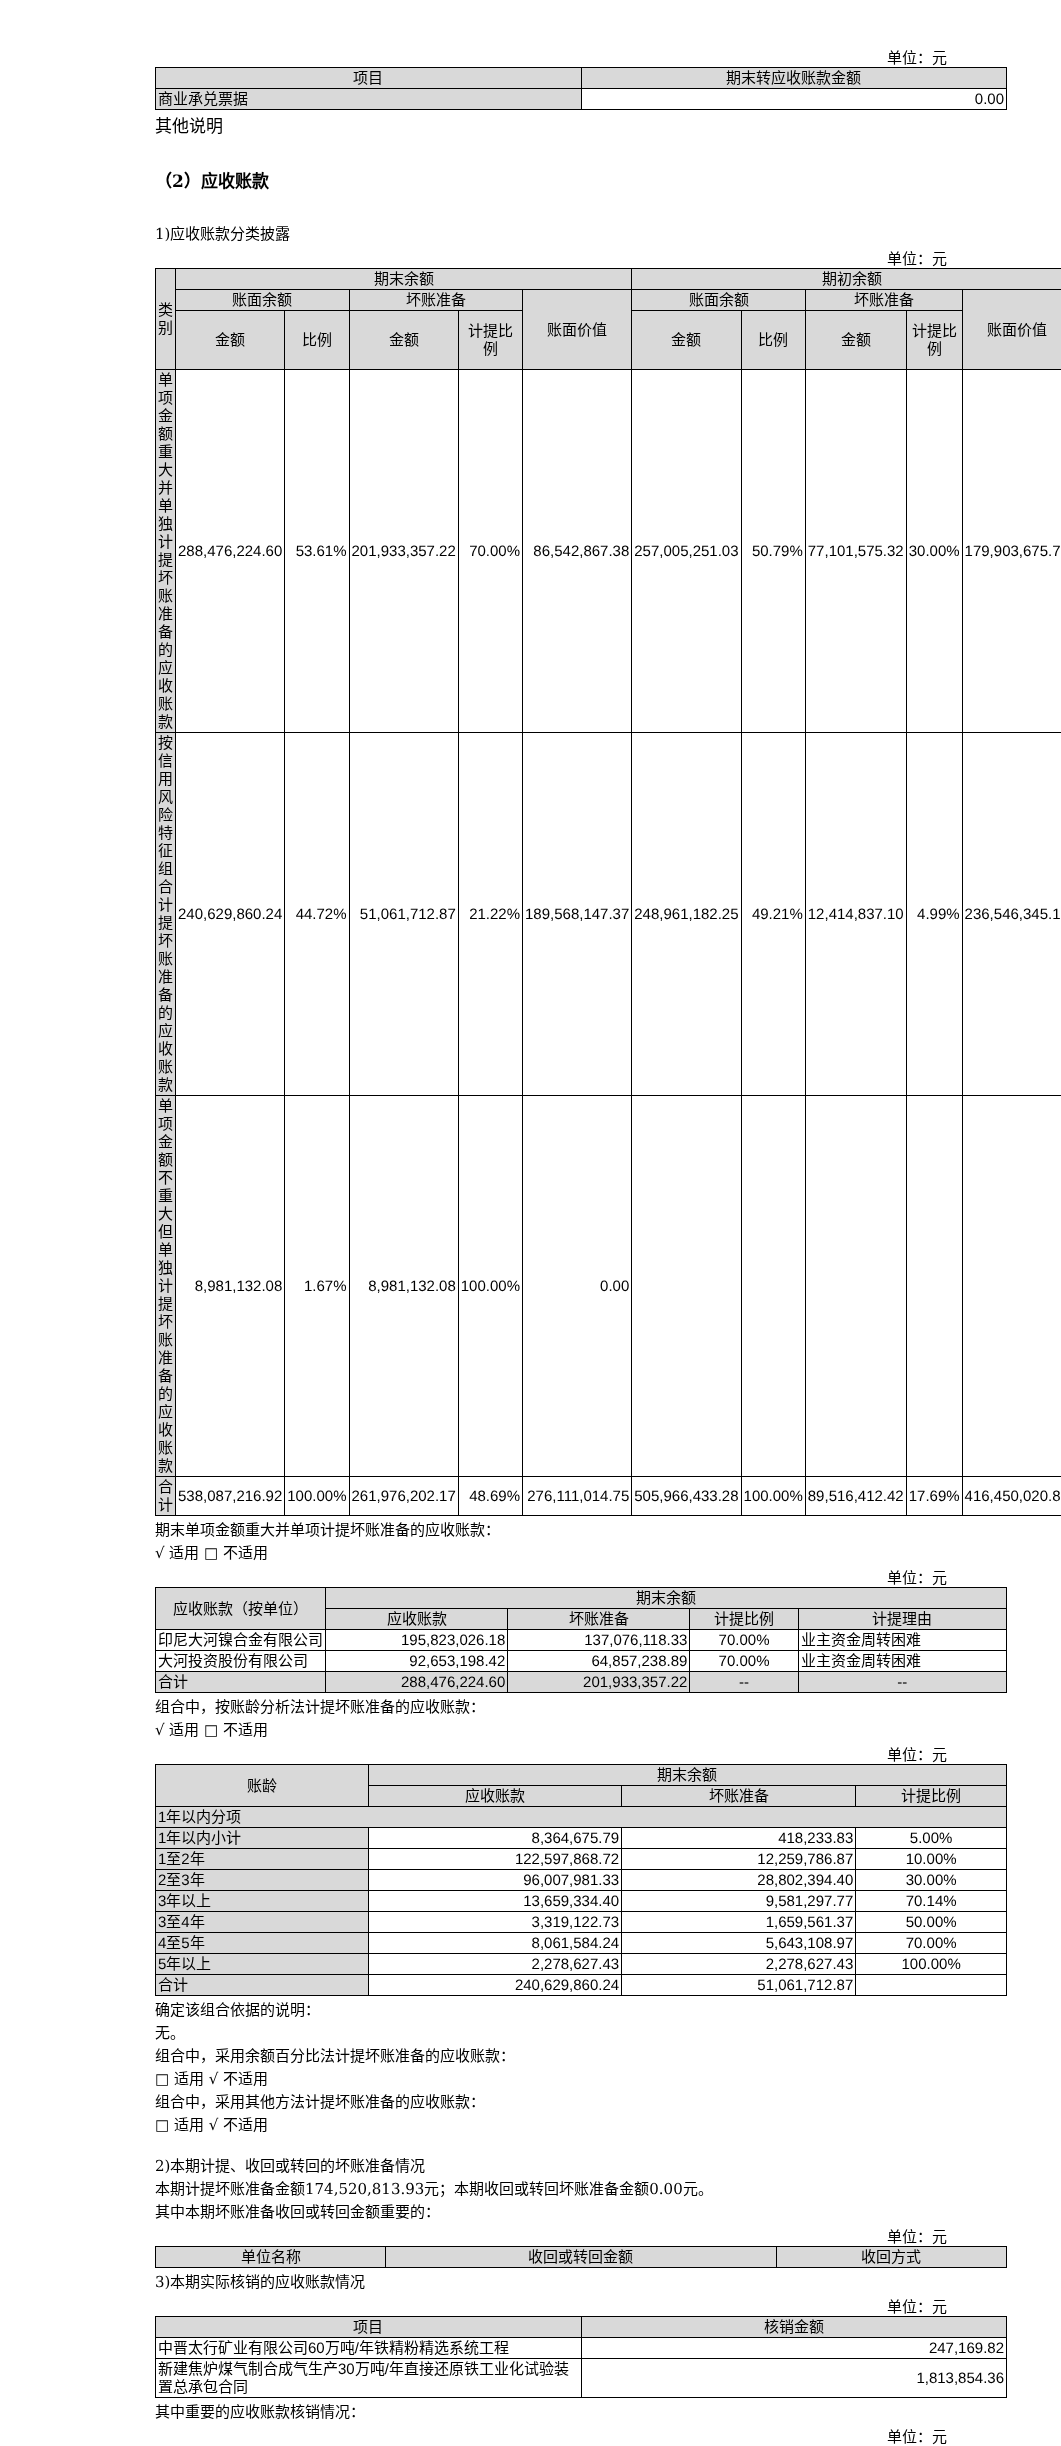单位：元
| 项目 | 期末转应收账款金额 |
| --- | --- |
| 商业承兑票据 | 0.00 |
其他说明
（2）应收账款
1)应收账款分类披露
单位：元
| 类别 | 期末余额 | | | | | 期初余额 | | | | |
| --- | --- | --- | --- | --- | --- | --- | --- | --- | --- | --- |
| | 账面余额 | | 坏账准备 | | 账面价值 | 账面余额 | | 坏账准备 | | 账面价值 |
| | 金额 | 比例 | 金额 | 计提比例 | | 金额 | 比例 | 金额 | 计提比例 | |
| 单项金额重大并单独计提坏账准备的应收账款 | 288,476,224.60 | 53.61% | 201,933,357.22 | 70.00% | 86,542,867.38 | 257,005,251.03 | 50.79% | 77,101,575.32 | 30.00% | 179,903,675.71 |
| 按信用风险特征组合计提坏账准备的应收账款 | 240,629,860.24 | 44.72% | 51,061,712.87 | 21.22% | 189,568,147.37 | 248,961,182.25 | 49.21% | 12,414,837.10 | 4.99% | 236,546,345.15 |
| 单项金额不重大但单独计提坏账准备的应收账款 | 8,981,132.08 | 1.67% | 8,981,132.08 | 100.00% | 0.00 | | | | | |
| 合计 | 538,087,216.92 | 100.00% | 261,976,202.17 | 48.69% | 276,111,014.75 | 505,966,433.28 | 100.00% | 89,516,412.42 | 17.69% | 416,450,020.86 |
期末单项金额重大并单项计提坏账准备的应收账款：
√ 适用 □ 不适用
单位：元
| 应收账款（按单位） | 期末余额 | | | |
| --- | --- | --- | --- | --- |
| | 应收账款 | 坏账准备 | 计提比例 | 计提理由 |
| 印尼大河镍合金有限公司 | 195,823,026.18 | 137,076,118.33 | 70.00% | 业主资金周转困难 |
| 大河投资股份有限公司 | 92,653,198.42 | 64,857,238.89 | 70.00% | 业主资金周转困难 |
| 合计 | 288,476,224.60 | 201,933,357.22 | -- | -- |
组合中，按账龄分析法计提坏账准备的应收账款：
√ 适用 □ 不适用
单位：元
| 账龄 | 期末余额 | | |
| --- | --- | --- | --- |
| | 应收账款 | 坏账准备 | 计提比例 |
| 1年以内分项 | | | |
| 1年以内小计 | 8,364,675.79 | 418,233.83 | 5.00% |
| 1至2年 | 122,597,868.72 | 12,259,786.87 | 10.00% |
| 2至3年 | 96,007,981.33 | 28,802,394.40 | 30.00% |
| 3年以上 | 13,659,334.40 | 9,581,297.77 | 70.14% |
| 3至4年 | 3,319,122.73 | 1,659,561.37 | 50.00% |
| 4至5年 | 8,061,584.24 | 5,643,108.97 | 70.00% |
| 5年以上 | 2,278,627.43 | 2,278,627.43 | 100.00% |
| 合计 | 240,629,860.24 | 51,061,712.87 | |
确定该组合依据的说明：
无。
组合中，采用余额百分比法计提坏账准备的应收账款：
□ 适用 √ 不适用
组合中，采用其他方法计提坏账准备的应收账款：
□ 适用 √ 不适用
2)本期计提、收回或转回的坏账准备情况
本期计提坏账准备金额174,520,813.93元；本期收回或转回坏账准备金额0.00元。
其中本期坏账准备收回或转回金额重要的：
单位：元
| 单位名称 | 收回或转回金额 | 收回方式 |
| --- | --- | --- |
3)本期实际核销的应收账款情况
单位：元
| 项目 | 核销金额 |
| --- | --- |
| 中晋太行矿业有限公司60万吨/年铁精粉精选系统工程 | 247,169.82 |
| 新建焦炉煤气制合成气生产30万吨/年直接还原铁工业化试验装置总承包合同 | 1,813,854.36 |
其中重要的应收账款核销情况：
单位：元